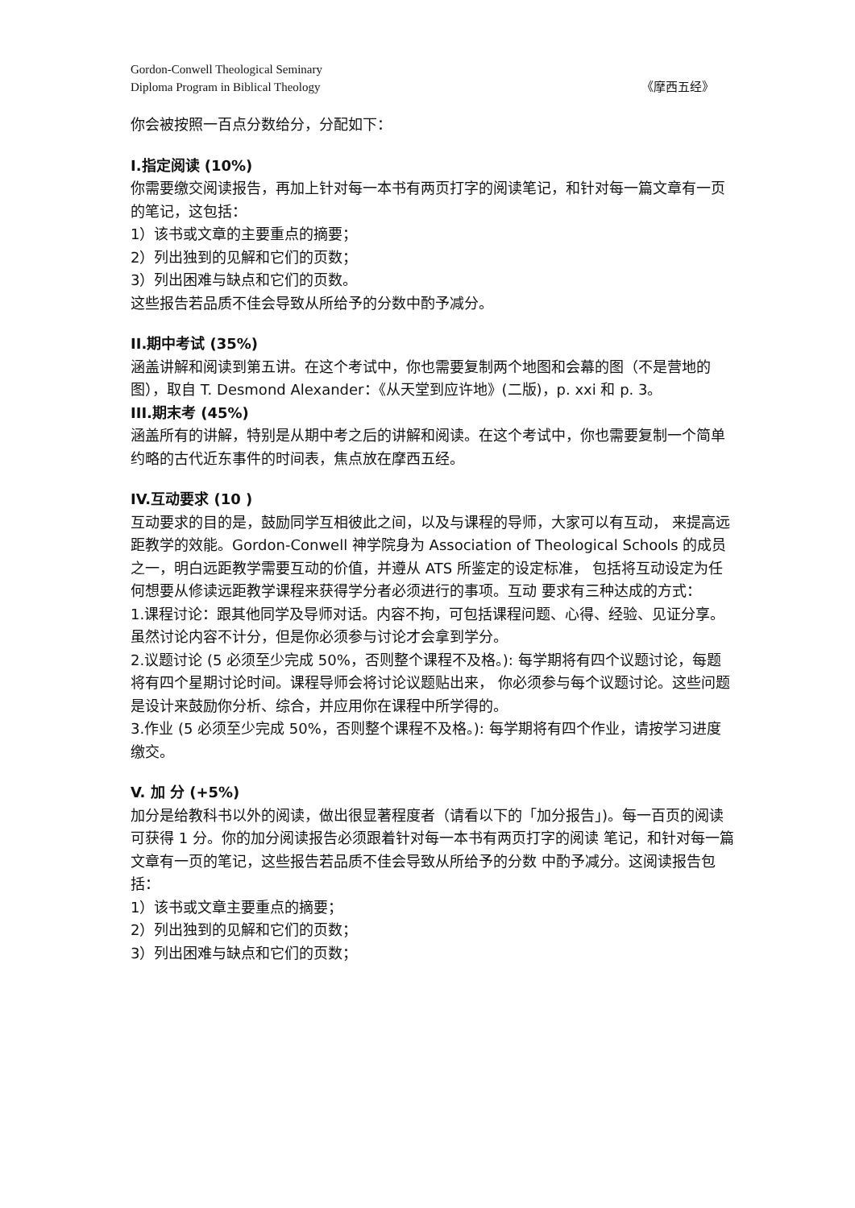Gordon-Conwell Theological Seminary
Diploma Program in Biblical Theology 《摩西五经》
你会被按照一百点分数给分，分配如下：
I.指定阅读 (10%)
你需要缴交阅读报告，再加上针对每一本书有两页打字的阅读笔记，和针对每一篇文章有一页的笔记，这包括：
1）该书或文章的主要重点的摘要；
2）列出独到的见解和它们的页数；
3）列出困难与缺点和它们的页数。
这些报告若品质不佳会导致从所给予的分数中酌予减分。
II.期中考试 (35%)
涵盖讲解和阅读到第五讲。在这个考试中，你也需要复制两个地图和会幕的图（不是营地的图），取自 T. Desmond Alexander：《从天堂到应许地》(二版)，p. xxi 和 p. 3。
III.期末考 (45%)
涵盖所有的讲解，特别是从期中考之后的讲解和阅读。在这个考试中，你也需要复制一个简单约略的古代近东事件的时间表，焦点放在摩西五经。
IV.互动要求 (10 )
互动要求的目的是，鼓励同学互相彼此之间，以及与课程的导师，大家可以有互动， 来提高远距教学的效能。Gordon-Conwell 神学院身为 Association of Theological Schools 的成员之一，明白远距教学需要互动的价值，并遵从 ATS 所鉴定的设定标准， 包括将互动设定为任何想要从修读远距教学课程来获得学分者必须进行的事项。互动 要求有三种达成的方式：
1.课程讨论：跟其他同学及导师对话。内容不拘，可包括课程问题、心得、经验、见证分享。虽然讨论内容不计分，但是你必须参与讨论才会拿到学分。
2.议题讨论 (5 必须至少完成 50%，否则整个课程不及格。): 每学期将有四个议题讨论，每题将有四个星期讨论时间。课程导师会将讨论议题贴出来， 你必须参与每个议题讨论。这些问题是设计来鼓励你分析、综合，并应用你在课程中所学得的。
3.作业 (5 必须至少完成 50%，否则整个课程不及格。): 每学期将有四个作业，请按学习进度缴交。
V. 加 分 (+5%)
加分是给教科书以外的阅读，做出很显著程度者（请看以下的「加分报告」)。每一百页的阅读可获得 1 分。你的加分阅读报告必须跟着针对每一本书有两页打字的阅读 笔记，和针对每一篇文章有一页的笔记，这些报告若品质不佳会导致从所给予的分数 中酌予减分。这阅读报告包括：
1）该书或文章主要重点的摘要；
2）列出独到的见解和它们的页数；
3）列出困难与缺点和它们的页数；